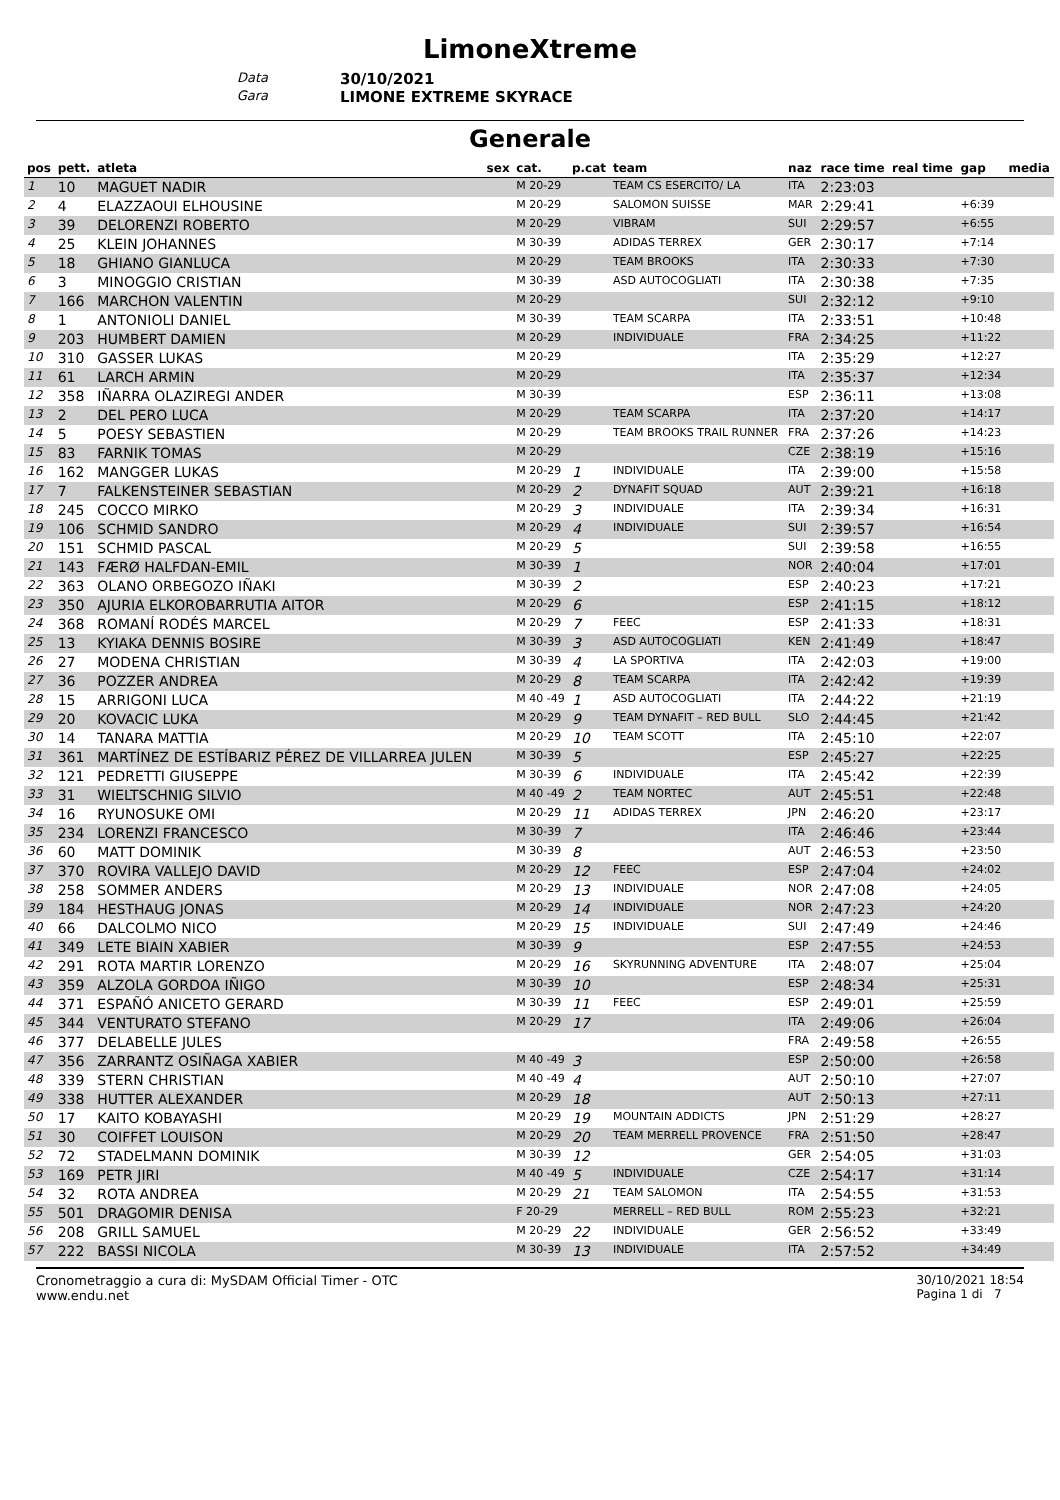LimoneXtreme
Data
30/10/2021
Gara
LIMONE EXTREME SKYRACE
Generale
| pos | pett. | atleta | sex | cat. | p.cat | team | naz | race time | real time | gap | media |
| --- | --- | --- | --- | --- | --- | --- | --- | --- | --- | --- | --- |
| 1 | 10 | MAGUET NADIR | | M 20-29 | | TEAM CS ESERCITO/ LA | ITA | 2:23:03 | | | |
| 2 | 4 | ELAZZAOUI ELHOUSINE | | M 20-29 | | SALOMON SUISSE | MAR | 2:29:41 | | +6:39 | |
| 3 | 39 | DELORENZI ROBERTO | | M 20-29 | | VIBRAM | SUI | 2:29:57 | | +6:55 | |
| 4 | 25 | KLEIN JOHANNES | | M 30-39 | | ADIDAS TERREX | GER | 2:30:17 | | +7:14 | |
| 5 | 18 | GHIANO GIANLUCA | | M 20-29 | | TEAM BROOKS | ITA | 2:30:33 | | +7:30 | |
| 6 | 3 | MINOGGIO CRISTIAN | | M 30-39 | | ASD AUTOCOGLIATI | ITA | 2:30:38 | | +7:35 | |
| 7 | 166 | MARCHON VALENTIN | | M 20-29 | | | SUI | 2:32:12 | | +9:10 | |
| 8 | 1 | ANTONIOLI DANIEL | | M 30-39 | | TEAM SCARPA | ITA | 2:33:51 | | +10:48 | |
| 9 | 203 | HUMBERT DAMIEN | | M 20-29 | | INDIVIDUALE | FRA | 2:34:25 | | +11:22 | |
| 10 | 310 | GASSER LUKAS | | M 20-29 | | | ITA | 2:35:29 | | +12:27 | |
| 11 | 61 | LARCH ARMIN | | M 20-29 | | | ITA | 2:35:37 | | +12:34 | |
| 12 | 358 | IÑARRA OLAZIREGI ANDER | | M 30-39 | | | ESP | 2:36:11 | | +13:08 | |
| 13 | 2 | DEL PERO LUCA | | M 20-29 | | TEAM SCARPA | ITA | 2:37:20 | | +14:17 | |
| 14 | 5 | POESY SEBASTIEN | | M 20-29 | | TEAM BROOKS TRAIL RUNNER | FRA | 2:37:26 | | +14:23 | |
| 15 | 83 | FARNIK TOMAS | | M 20-29 | | | CZE | 2:38:19 | | +15:16 | |
| 16 | 162 | MANGGER LUKAS | | M 20-29 | 1 | INDIVIDUALE | ITA | 2:39:00 | | +15:58 | |
| 17 | 7 | FALKENSTEINER SEBASTIAN | | M 20-29 | 2 | DYNAFIT SQUAD | AUT | 2:39:21 | | +16:18 | |
| 18 | 245 | COCCO MIRKO | | M 20-29 | 3 | INDIVIDUALE | ITA | 2:39:34 | | +16:31 | |
| 19 | 106 | SCHMID SANDRO | | M 20-29 | 4 | INDIVIDUALE | SUI | 2:39:57 | | +16:54 | |
| 20 | 151 | SCHMID PASCAL | | M 20-29 | 5 | | SUI | 2:39:58 | | +16:55 | |
| 21 | 143 | FÆRØ HALFDAN-EMIL | | M 30-39 | 1 | | NOR | 2:40:04 | | +17:01 | |
| 22 | 363 | OLANO ORBEGOZO IÑAKI | | M 30-39 | 2 | | ESP | 2:40:23 | | +17:21 | |
| 23 | 350 | AJURIA ELKOROBARRUTIA AITOR | | M 20-29 | 6 | | ESP | 2:41:15 | | +18:12 | |
| 24 | 368 | ROMANÍ RODÉS MARCEL | | M 20-29 | 7 | FEEC | ESP | 2:41:33 | | +18:31 | |
| 25 | 13 | KYIAKA DENNIS BOSIRE | | M 30-39 | 3 | ASD AUTOCOGLIATI | KEN | 2:41:49 | | +18:47 | |
| 26 | 27 | MODENA CHRISTIAN | | M 30-39 | 4 | LA SPORTIVA | ITA | 2:42:03 | | +19:00 | |
| 27 | 36 | POZZER ANDREA | | M 20-29 | 8 | TEAM SCARPA | ITA | 2:42:42 | | +19:39 | |
| 28 | 15 | ARRIGONI LUCA | | M 40 -49 | 1 | ASD AUTOCOGLIATI | ITA | 2:44:22 | | +21:19 | |
| 29 | 20 | KOVACIC LUKA | | M 20-29 | 9 | TEAM DYNAFIT – RED BULL | SLO | 2:44:45 | | +21:42 | |
| 30 | 14 | TANARA MATTIA | | M 20-29 | 10 | TEAM SCOTT | ITA | 2:45:10 | | +22:07 | |
| 31 | 361 | MARTÍNEZ DE ESTÍBARIZ PÉREZ DE VILLARREA JULEN | | M 30-39 | 5 | | ESP | 2:45:27 | | +22:25 | |
| 32 | 121 | PEDRETTI GIUSEPPE | | M 30-39 | 6 | INDIVIDUALE | ITA | 2:45:42 | | +22:39 | |
| 33 | 31 | WIELTSCHNIG SILVIO | | M 40 -49 | 2 | TEAM NORTEC | AUT | 2:45:51 | | +22:48 | |
| 34 | 16 | RYUNOSUKE OMI | | M 20-29 | 11 | ADIDAS TERREX | JPN | 2:46:20 | | +23:17 | |
| 35 | 234 | LORENZI FRANCESCO | | M 30-39 | 7 | | ITA | 2:46:46 | | +23:44 | |
| 36 | 60 | MATT DOMINIK | | M 30-39 | 8 | | AUT | 2:46:53 | | +23:50 | |
| 37 | 370 | ROVIRA VALLEJO DAVID | | M 20-29 | 12 | FEEC | ESP | 2:47:04 | | +24:02 | |
| 38 | 258 | SOMMER ANDERS | | M 20-29 | 13 | INDIVIDUALE | NOR | 2:47:08 | | +24:05 | |
| 39 | 184 | HESTHAUG JONAS | | M 20-29 | 14 | INDIVIDUALE | NOR | 2:47:23 | | +24:20 | |
| 40 | 66 | DALCOLMO NICO | | M 20-29 | 15 | INDIVIDUALE | SUI | 2:47:49 | | +24:46 | |
| 41 | 349 | LETE BIAIN XABIER | | M 30-39 | 9 | | ESP | 2:47:55 | | +24:53 | |
| 42 | 291 | ROTA MARTIR LORENZO | | M 20-29 | 16 | SKYRUNNING ADVENTURE | ITA | 2:48:07 | | +25:04 | |
| 43 | 359 | ALZOLA GORDOA IÑIGO | | M 30-39 | 10 | | ESP | 2:48:34 | | +25:31 | |
| 44 | 371 | ESPAÑÓ ANICETO GERARD | | M 30-39 | 11 | FEEC | ESP | 2:49:01 | | +25:59 | |
| 45 | 344 | VENTURATO STEFANO | | M 20-29 | 17 | | ITA | 2:49:06 | | +26:04 | |
| 46 | 377 | DELABELLE JULES | | | | | FRA | 2:49:58 | | +26:55 | |
| 47 | 356 | ZARRANTZ OSIÑAGA XABIER | | M 40 -49 | 3 | | ESP | 2:50:00 | | +26:58 | |
| 48 | 339 | STERN CHRISTIAN | | M 40 -49 | 4 | | AUT | 2:50:10 | | +27:07 | |
| 49 | 338 | HUTTER ALEXANDER | | M 20-29 | 18 | | AUT | 2:50:13 | | +27:11 | |
| 50 | 17 | KAITO KOBAYASHI | | M 20-29 | 19 | MOUNTAIN ADDICTS | JPN | 2:51:29 | | +28:27 | |
| 51 | 30 | COIFFET LOUISON | | M 20-29 | 20 | TEAM MERRELL PROVENCE | FRA | 2:51:50 | | +28:47 | |
| 52 | 72 | STADELMANN DOMINIK | | M 30-39 | 12 | | GER | 2:54:05 | | +31:03 | |
| 53 | 169 | PETR JIRI | | M 40 -49 | 5 | INDIVIDUALE | CZE | 2:54:17 | | +31:14 | |
| 54 | 32 | ROTA ANDREA | | M 20-29 | 21 | TEAM SALOMON | ITA | 2:54:55 | | +31:53 | |
| 55 | 501 | DRAGOMIR DENISA | | F 20-29 | | MERRELL – RED BULL | ROM | 2:55:23 | | +32:21 | |
| 56 | 208 | GRILL SAMUEL | | M 20-29 | 22 | INDIVIDUALE | GER | 2:56:52 | | +33:49 | |
| 57 | 222 | BASSI NICOLA | | M 30-39 | 13 | INDIVIDUALE | ITA | 2:57:52 | | +34:49 | |
Cronometraggio a cura di: MySDAM Official Timer - OTC
www.endu.net
30/10/2021 18:54
Pagina 1 di 7